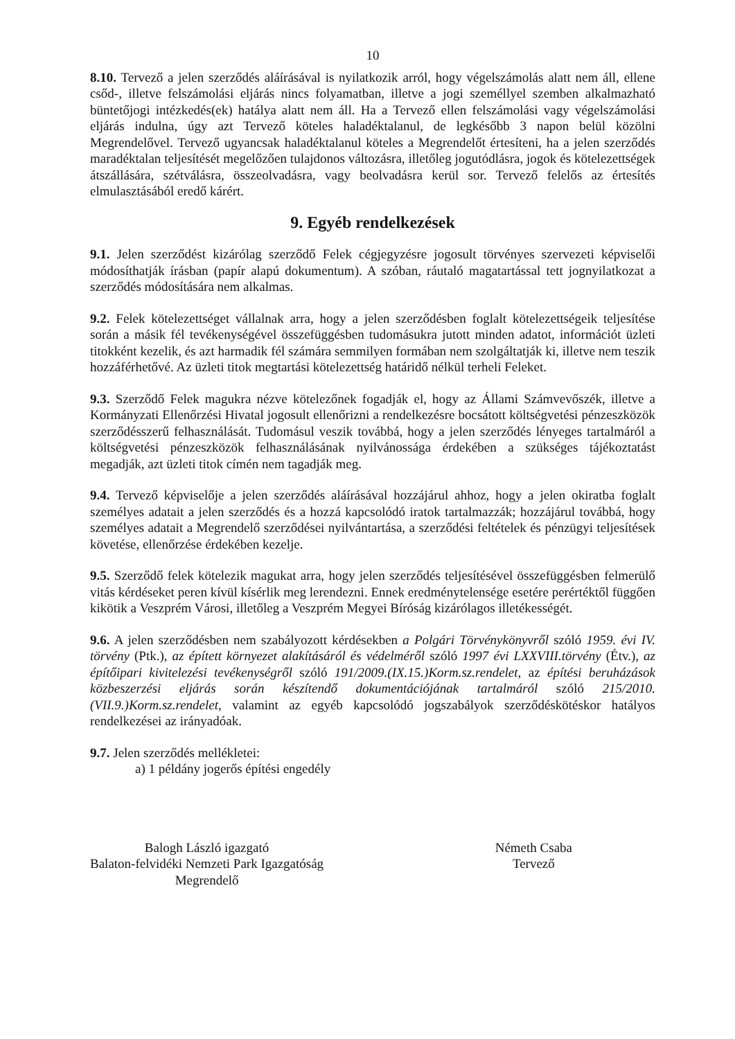10
8.10. Tervező a jelen szerződés aláírásával is nyilatkozik arról, hogy végelszámolás alatt nem áll, ellene csőd-, illetve felszámolási eljárás nincs folyamatban, illetve a jogi személlyel szemben alkalmazható büntetőjogi intézkedés(ek) hatálya alatt nem áll. Ha a Tervező ellen felszámolási vagy végelszámolási eljárás indulna, úgy azt Tervező köteles haladéktalanul, de legkésőbb 3 napon belül közölni Megrendelővel. Tervező ugyancsak haladéktalanul köteles a Megrendelőt értesíteni, ha a jelen szerződés maradéktalan teljesítését megelőzően tulajdonos változásra, illetőleg jogutódlásra, jogok és kötelezettségek átszállására, szétválásra, összeolvadásra, vagy beolvadásra kerül sor. Tervező felelős az értesítés elmulasztásából eredő kárért.
9. Egyéb rendelkezések
9.1. Jelen szerződést kizárólag szerződő Felek cégjegyzésre jogosult törvényes szervezeti képviselői módosíthatják írásban (papír alapú dokumentum). A szóban, ráutaló magatartással tett jognyilatkozat a szerződés módosítására nem alkalmas.
9.2. Felek kötelezettséget vállalnak arra, hogy a jelen szerződésben foglalt kötelezettségeik teljesítése során a másik fél tevékenységével összefüggésben tudomásukra jutott minden adatot, információt üzleti titokként kezelik, és azt harmadik fél számára semmilyen formában nem szolgáltatják ki, illetve nem teszik hozzáférhetővé. Az üzleti titok megtartási kötelezettség határidő nélkül terheli Feleket.
9.3. Szerződő Felek magukra nézve kötelezőnek fogadják el, hogy az Állami Számvevőszék, illetve a Kormányzati Ellenőrzési Hivatal jogosult ellenőrizni a rendelkezésre bocsátott költségvetési pénzeszközök szerződésszerű felhasználását. Tudomásul veszik továbbá, hogy a jelen szerződés lényeges tartalmáról a költségvetési pénzeszközök felhasználásának nyilvánossága érdekében a szükséges tájékoztatást megadják, azt üzleti titok címén nem tagadják meg.
9.4. Tervező képviselője a jelen szerződés aláírásával hozzájárul ahhoz, hogy a jelen okiratba foglalt személyes adatait a jelen szerződés és a hozzá kapcsolódó iratok tartalmazzák; hozzájárul továbbá, hogy személyes adatait a Megrendelő szerződései nyilvántartása, a szerződési feltételek és pénzügyi teljesítések követése, ellenőrzése érdekében kezelje.
9.5. Szerződő felek kötelezik magukat arra, hogy jelen szerződés teljesítésével összefüggésben felmerülő vitás kérdéseket peren kívül kísérlik meg lerendezni. Ennek eredménytelensége esetére perértéktől függően kikötik a Veszprém Városi, illetőleg a Veszprém Megyei Bíróság kizárólagos illetékességét.
9.6. A jelen szerződésben nem szabályozott kérdésekben a Polgári Törvénykönyvről szóló 1959. évi IV. törvény (Ptk.), az épített környezet alakításáról és védelméről szóló 1997 évi LXXVIII.törvény (Étv.), az építőipari kivitelezési tevékenységről szóló 191/2009.(IX.15.)Korm.sz.rendelet, az építési beruházások közbeszerzési eljárás során készítendő dokumentációjának tartalmáról szóló 215/2010.(VII.9.)Korm.sz.rendelet, valamint az egyéb kapcsolódó jogszabályok szerződéskötéskor hatályos rendelkezései az irányadóak.
9.7. Jelen szerződés mellékletei:
a) 1 példány jogerős építési engedély
Balogh László igazgató
Balaton-felvidéki Nemzeti Park Igazgatóság
Megrendelő
Németh Csaba
Tervező